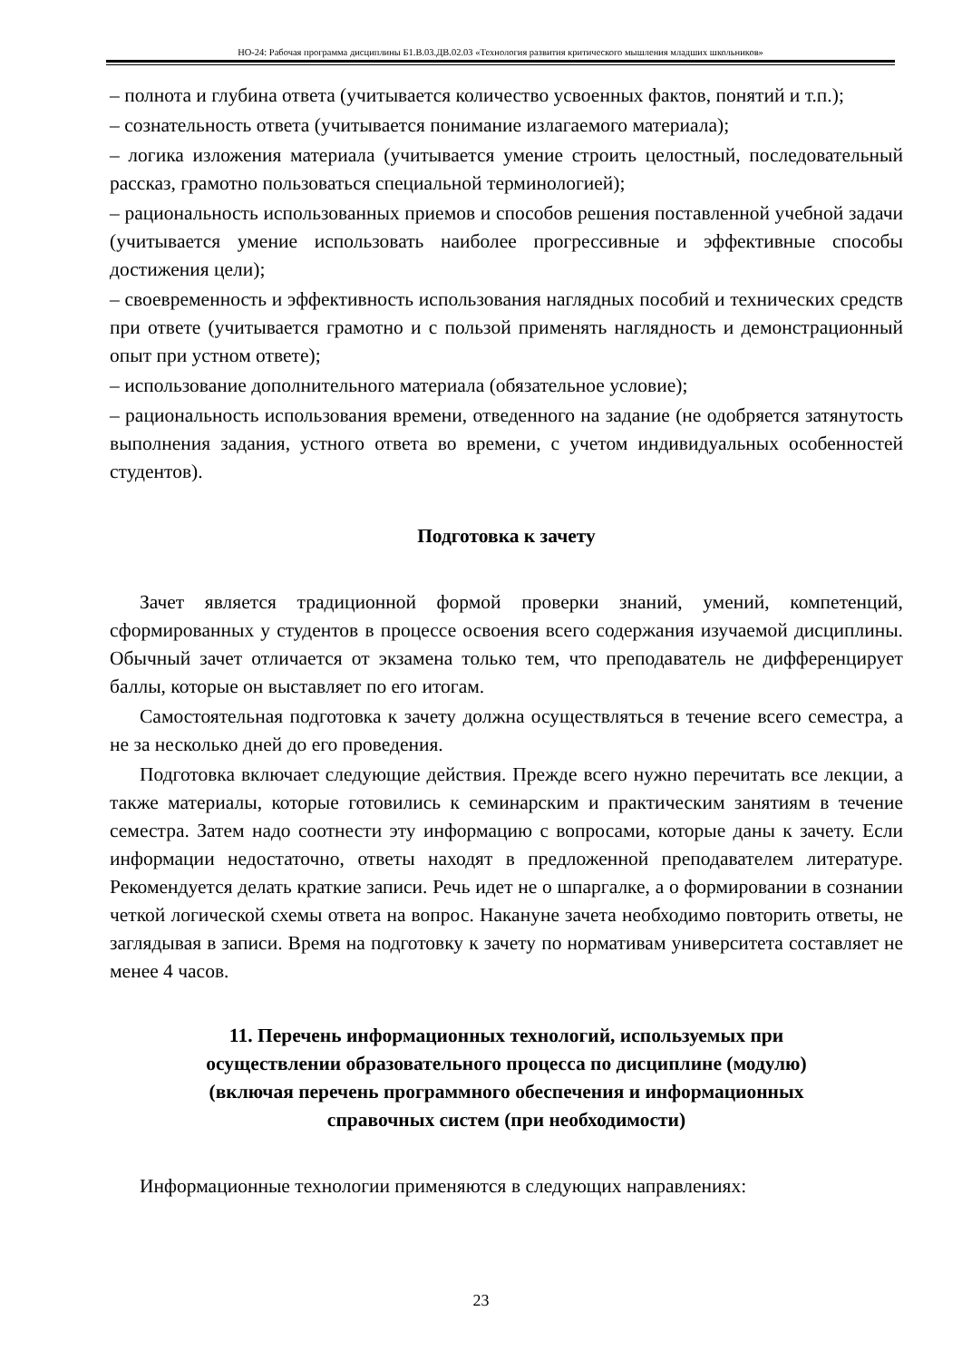НО-24: Рабочая программа дисциплины Б1.В.03.ДВ.02.03 «Технология развития критического мышления младших школьников»
– полнота и глубина ответа (учитывается количество усвоенных фактов, понятий и т.п.);
– сознательность ответа (учитывается понимание излагаемого материала);
– логика изложения материала (учитывается умение строить целостный, последовательный рассказ, грамотно пользоваться специальной терминологией);
– рациональность использованных приемов и способов решения поставленной учебной задачи (учитывается умение использовать наиболее прогрессивные и эффективные способы достижения цели);
– своевременность и эффективность использования наглядных пособий и технических средств при ответе (учитывается грамотно и с пользой применять наглядность и демонстрационный опыт при устном ответе);
– использование дополнительного материала (обязательное условие);
– рациональность использования времени, отведенного на задание (не одобряется затянутость выполнения задания, устного ответа во времени, с учетом индивидуальных особенностей студентов).
Подготовка к зачету
Зачет является традиционной формой проверки знаний, умений, компетенций, сформированных у студентов в процессе освоения всего содержания изучаемой дисциплины. Обычный зачет отличается от экзамена только тем, что преподаватель не дифференцирует баллы, которые он выставляет по его итогам.
Самостоятельная подготовка к зачету должна осуществляться в течение всего семестра, а не за несколько дней до его проведения.
Подготовка включает следующие действия. Прежде всего нужно перечитать все лекции, а также материалы, которые готовились к семинарским и практическим занятиям в течение семестра. Затем надо соотнести эту информацию с вопросами, которые даны к зачету. Если информации недостаточно, ответы находят в предложенной преподавателем литературе. Рекомендуется делать краткие записи. Речь идет не о шпаргалке, а о формировании в сознании четкой логической схемы ответа на вопрос. Накануне зачета необходимо повторить ответы, не заглядывая в записи. Время на подготовку к зачету по нормативам университета составляет не менее 4 часов.
11. Перечень информационных технологий, используемых при осуществлении образовательного процесса по дисциплине (модулю) (включая перечень программного обеспечения и информационных справочных систем (при необходимости)
Информационные технологии применяются в следующих направлениях:
23